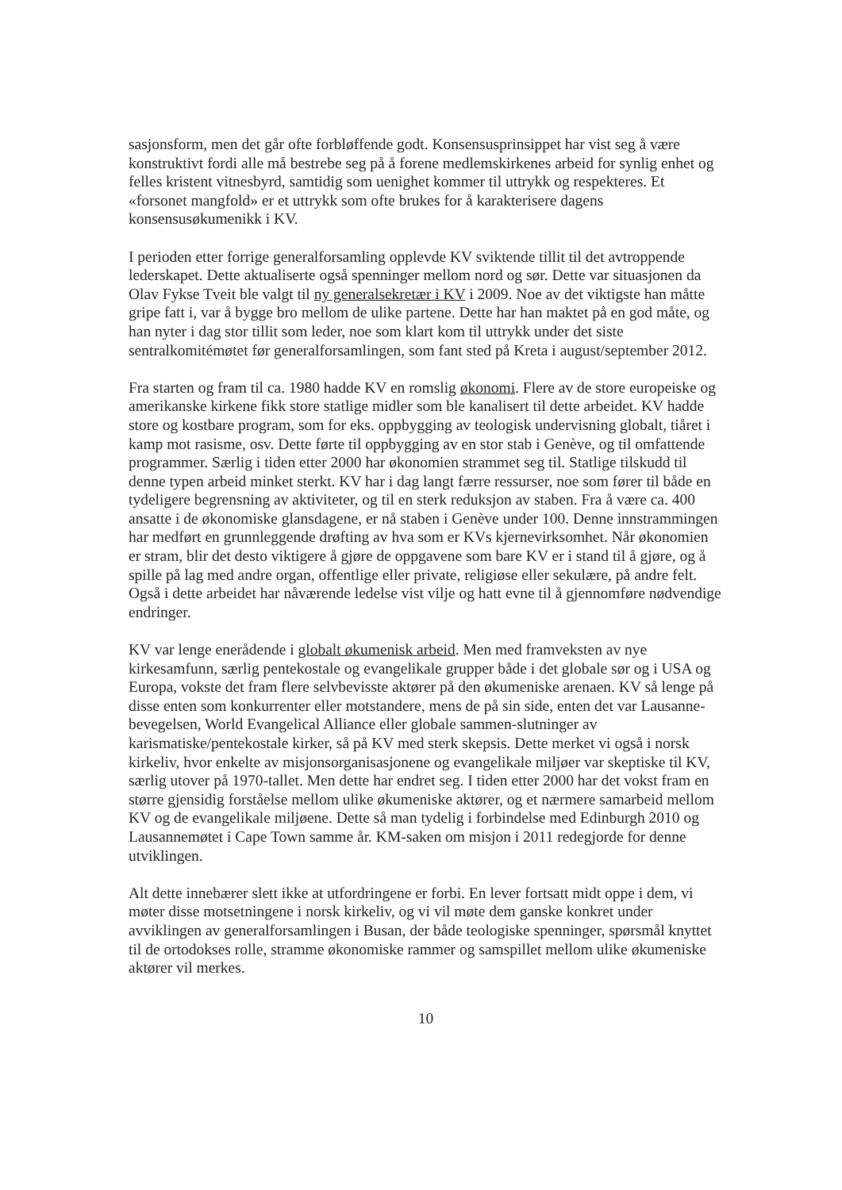sasjonsform, men det går ofte forbløffende godt. Konsensusprinsippet har vist seg å være konstruktivt fordi alle må bestrebe seg på å forene medlemskirkenes arbeid for synlig enhet og felles kristent vitnesbyrd, samtidig som uenighet kommer til uttrykk og respekteres. Et «forsonet mangfold» er et uttrykk som ofte brukes for å karakterisere dagens konsensusøkumenikk i KV.
I perioden etter forrige generalforsamling opplevde KV sviktende tillit til det avtroppende lederskapet. Dette aktualiserte også spenninger mellom nord og sør. Dette var situasjonen da Olav Fykse Tveit ble valgt til ny generalsekretær i KV i 2009. Noe av det viktigste han måtte gripe fatt i, var å bygge bro mellom de ulike partene. Dette har han maktet på en god måte, og han nyter i dag stor tillit som leder, noe som klart kom til uttrykk under det siste sentralkomitémøtet før generalforsamlingen, som fant sted på Kreta i august/september 2012.
Fra starten og fram til ca. 1980 hadde KV en romslig økonomi. Flere av de store europeiske og amerikanske kirkene fikk store statlige midler som ble kanalisert til dette arbeidet. KV hadde store og kostbare program, som for eks. oppbygging av teologisk undervisning globalt, tiåret i kamp mot rasisme, osv. Dette førte til oppbygging av en stor stab i Genève, og til omfattende programmer. Særlig i tiden etter 2000 har økonomien strammet seg til. Statlige tilskudd til denne typen arbeid minket sterkt. KV har i dag langt færre ressurser, noe som fører til både en tydeligere begrensning av aktiviteter, og til en sterk reduksjon av staben. Fra å være ca. 400 ansatte i de økonomiske glansdagene, er nå staben i Genève under 100. Denne innstrammingen har medført en grunnleggende drøfting av hva som er KVs kjernevirksomhet. Når økonomien er stram, blir det desto viktigere å gjøre de oppgavene som bare KV er i stand til å gjøre, og å spille på lag med andre organ, offentlige eller private, religiøse eller sekulære, på andre felt. Også i dette arbeidet har nåværende ledelse vist vilje og hatt evne til å gjennomføre nødvendige endringer.
KV var lenge enerådende i globalt økumenisk arbeid. Men med framveksten av nye kirkesamfunn, særlig pentekostale og evangelikale grupper både i det globale sør og i USA og Europa, vokste det fram flere selvbevisste aktører på den økumeniske arenaen. KV så lenge på disse enten som konkurrenter eller motstandere, mens de på sin side, enten det var Lausanne-bevegelsen, World Evangelical Alliance eller globale sammen-slutninger av karismatiske/pentekostale kirker, så på KV med sterk skepsis. Dette merket vi også i norsk kirkeliv, hvor enkelte av misjonsorganisasjonene og evangelikale miljøer var skeptiske til KV, særlig utover på 1970-tallet. Men dette har endret seg. I tiden etter 2000 har det vokst fram en større gjensidig forståelse mellom ulike økumeniske aktører, og et nærmere samarbeid mellom KV og de evangelikale miljøene. Dette så man tydelig i forbindelse med Edinburgh 2010 og Lausannemøtet i Cape Town samme år. KM-saken om misjon i 2011 redegjorde for denne utviklingen.
Alt dette innebærer slett ikke at utfordringene er forbi. En lever fortsatt midt oppe i dem, vi møter disse motsetningene i norsk kirkeliv, og vi vil møte dem ganske konkret under avviklingen av generalforsamlingen i Busan, der både teologiske spenninger, spørsmål knyttet til de ortodokses rolle, stramme økonomiske rammer og samspillet mellom ulike økumeniske aktører vil merkes.
10